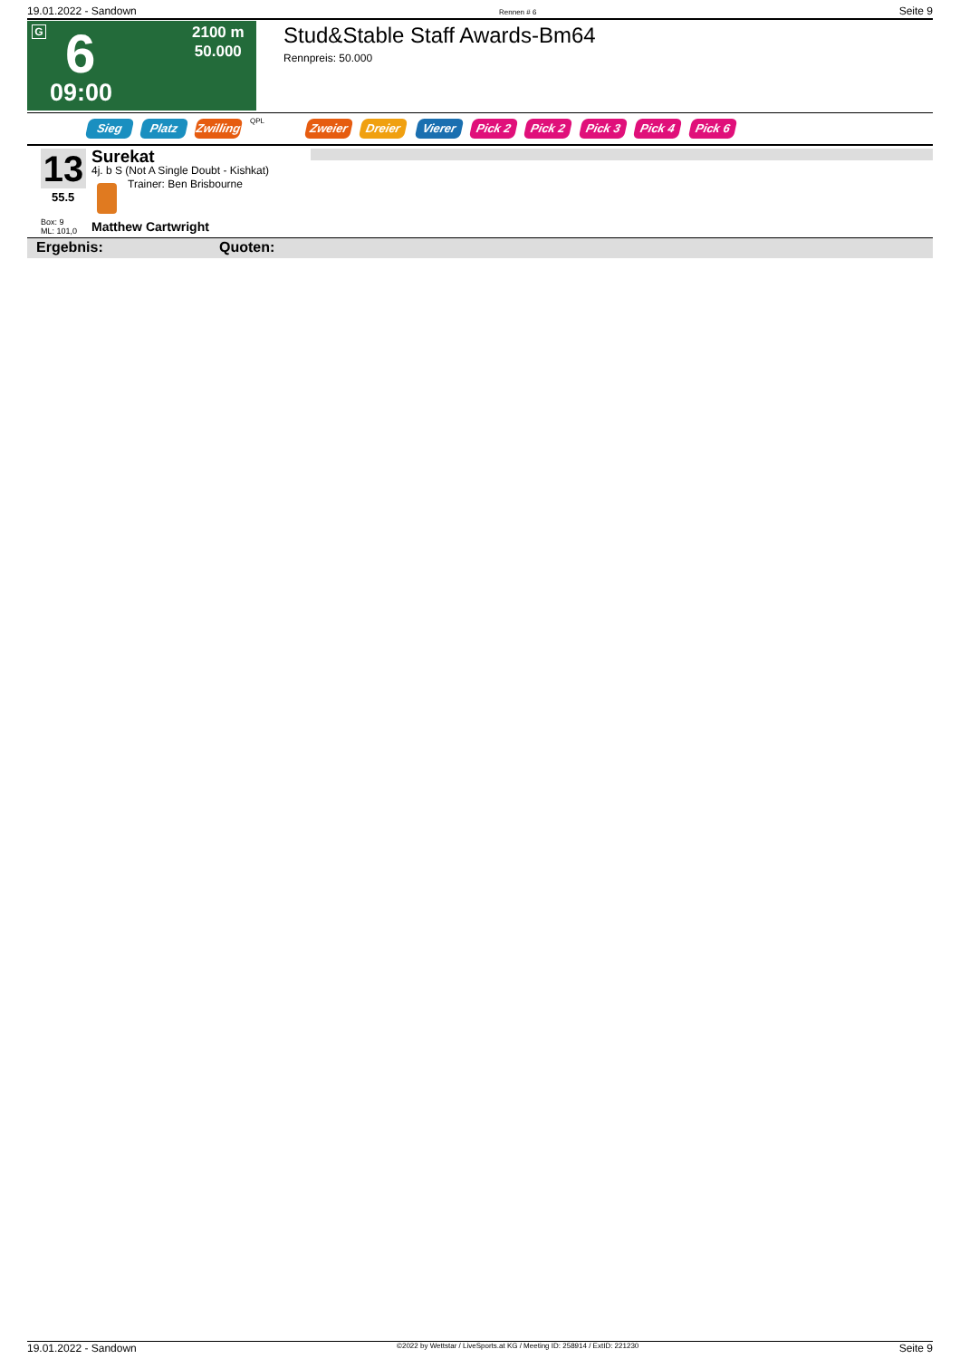19.01.2022 - Sandown Rennen # 6 Seite 9
G 6
2100 m
50.000
09:00
Stud&Stable Staff Awards-Bm64
Rennpreis: 50.000
Sieg Platz Zwilling QPL Zweier Dreier Vierer Pick 2 Pick 2 Pick 3 Pick 4 Pick 6
13
55.5
Surekat
4j. b S (Not A Single Doubt - Kishkat)
Trainer: Ben Brisbourne
Box: 9
ML: 101,0
Matthew Cartwright
Ergebnis: Quoten:
19.01.2022 - Sandown ©2022 by Wettstar / LiveSports.at KG / Meeting ID: 258914 / ExtID: 221230 Seite 9